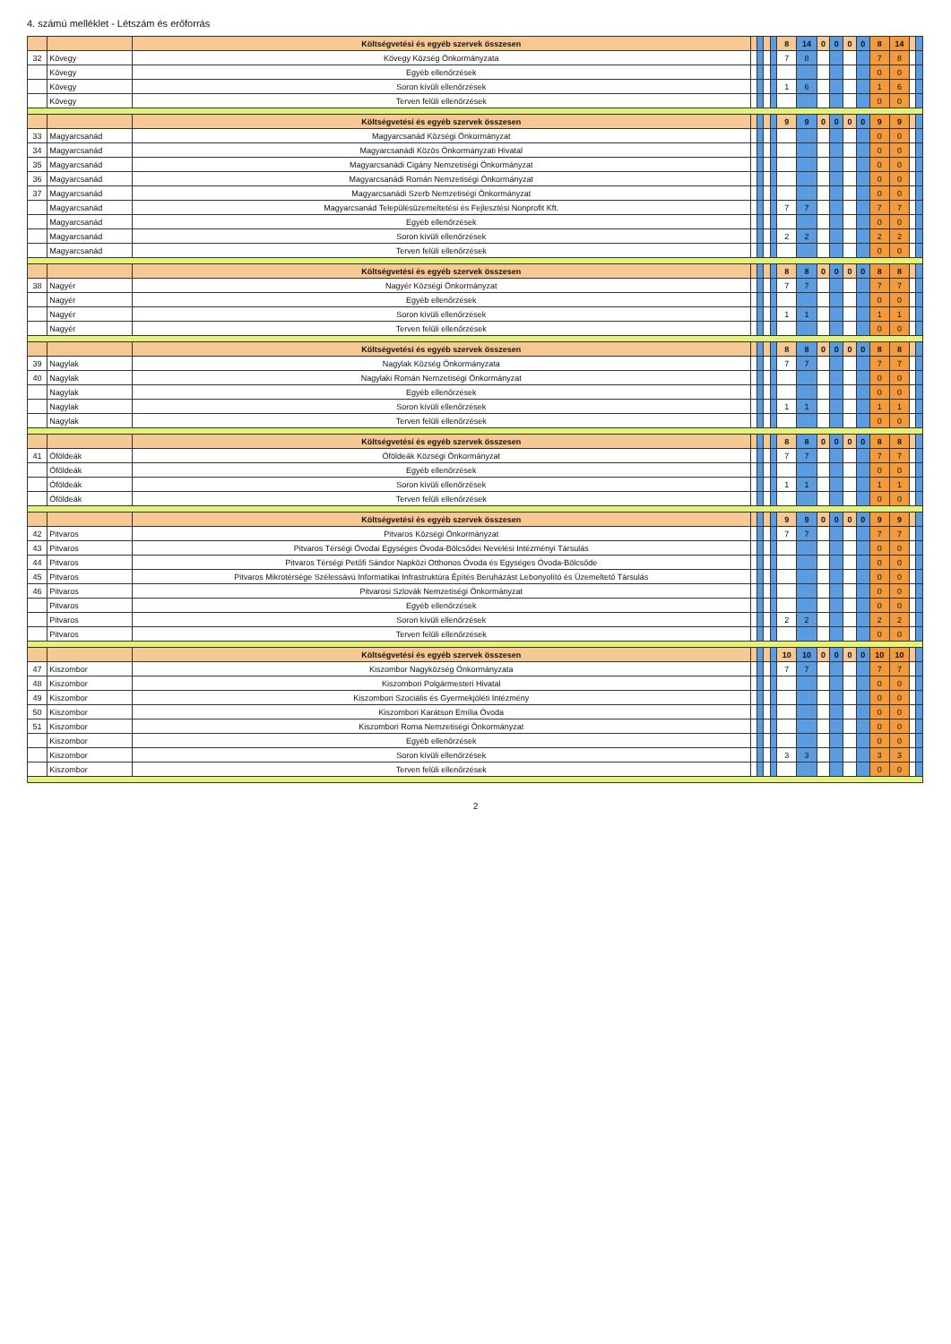4. számú melléklet - Létszám és erőforrás
| | | Költségvetési és egyéb szervek összesen | | | | | 8 | 14 | 0 | 0 | 0 | 0 | 8 | 14 | | |
| 32 | Kövegy | Kövegy Község Önkormányzata | | | | | 7 | 8 | | | | | 7 | 8 | | |
| | Kövegy | Egyéb ellenőrzések | | | | | | | | | | | 0 | 0 | | |
| | Kövegy | Soron kívüli ellenőrzések | | | | | 1 | 6 | | | | | 1 | 6 | | |
| | Kövegy | Terven felüli ellenőrzések | | | | | | | | | | | 0 | 0 | | |
| | | Költségvetési és egyéb szervek összesen | | | | | 9 | 9 | 0 | 0 | 0 | 0 | 9 | 9 | | |
| 33 | Magyarcsanád | Magyarcsanád Községi Önkormányzat | | | | | | | | | | | 0 | 0 | | |
| 34 | Magyarcsanád | Magyarcsanádi Közös Önkormányzati Hivatal | | | | | | | | | | | 0 | 0 | | |
| 35 | Magyarcsanád | Magyarcsanádi Cigány Nemzetiségi Önkormányzat | | | | | | | | | | | 0 | 0 | | |
| 36 | Magyarcsanád | Magyarcsanádi Román Nemzetiségi Önkormányzat | | | | | | | | | | | 0 | 0 | | |
| 37 | Magyarcsanád | Magyarcsanádi Szerb Nemzetiségi Önkormányzat | | | | | | | | | | | 0 | 0 | | |
| | Magyarcsanád | Magyarcsanád Településüzemeltetési és Fejlesztési Nonprofit Kft. | | | | | 7 | 7 | | | | | 7 | 7 | | |
| | Magyarcsanád | Egyéb ellenőrzések | | | | | | | | | | | 0 | 0 | | |
| | Magyarcsanád | Soron kívüli ellenőrzések | | | | | 2 | 2 | | | | | 2 | 2 | | |
| | Magyarcsanád | Terven felüli ellenőrzések | | | | | | | | | | | 0 | 0 | | |
| | | Költségvetési és egyéb szervek összesen | | | | | 8 | 8 | 0 | 0 | 0 | 0 | 8 | 8 | | |
| 38 | Nagyér | Nagyér Községi Önkormányzat | | | | | 7 | 7 | | | | | 7 | 7 | | |
| | Nagyér | Egyéb ellenőrzések | | | | | | | | | | | 0 | 0 | | |
| | Nagyér | Soron kívüli ellenőrzések | | | | | 1 | 1 | | | | | 1 | 1 | | |
| | Nagyér | Terven felüli ellenőrzések | | | | | | | | | | | 0 | 0 | | |
| | | Költségvetési és egyéb szervek összesen | | | | | 8 | 8 | 0 | 0 | 0 | 0 | 8 | 8 | | |
| 39 | Nagylak | Nagylak Község Önkormányzata | | | | | 7 | 7 | | | | | 7 | 7 | | |
| 40 | Nagylak | Nagylaki Román Nemzetiségi Önkormányzat | | | | | | | | | | | 0 | 0 | | |
| | Nagylak | Egyéb ellenőrzések | | | | | | | | | | | 0 | 0 | | |
| | Nagylak | Soron kívüli ellenőrzések | | | | | 1 | 1 | | | | | 1 | 1 | | |
| | Nagylak | Terven felüli ellenőrzések | | | | | | | | | | | 0 | 0 | | |
| | | Költségvetési és egyéb szervek összesen | | | | | 8 | 8 | 0 | 0 | 0 | 0 | 8 | 8 | | |
| 41 | Óföldeák | Óföldeák Községi Önkormányzat | | | | | 7 | 7 | | | | | 7 | 7 | | |
| | Óföldeák | Egyéb ellenőrzések | | | | | | | | | | | 0 | 0 | | |
| | Óföldeák | Soron kívüli ellenőrzések | | | | | 1 | 1 | | | | | 1 | 1 | | |
| | Óföldeák | Terven felüli ellenőrzések | | | | | | | | | | | 0 | 0 | | |
| | | Költségvetési és egyéb szervek összesen | | | | | 9 | 9 | 0 | 0 | 0 | 0 | 9 | 9 | | |
| 42 | Pitvaros | Pitvaros Községi Önkormányzat | | | | | 7 | 7 | | | | | 7 | 7 | | |
| 43 | Pitvaros | Pitvaros Térségi Óvodai Egységes Óvoda-Bölcsődei Nevelési Intézményi Társulás | | | | | | | | | | | 0 | 0 | | |
| 44 | Pitvaros | Pitvaros Térségi Petőfi Sándor Napközi Otthonos Óvoda és Egységes Óvoda-Bölcsőde | | | | | | | | | | | 0 | 0 | | |
| 45 | Pitvaros | Pitvaros Mikrotérsége Szélessávú Informatikai Infrastruktúra Építés Beruházást Lebonyolító és Üzemeltető Társulás | | | | | | | | | | | 0 | 0 | | |
| 46 | Pitvaros | Pitvarosi Szlovák Nemzetiségi Önkormányzat | | | | | | | | | | | 0 | 0 | | |
| | Pitvaros | Egyéb ellenőrzések | | | | | | | | | | | 0 | 0 | | |
| | Pitvaros | Soron kívüli ellenőrzések | | | | | 2 | 2 | | | | | 2 | 2 | | |
| | Pitvaros | Terven felüli ellenőrzések | | | | | | | | | | | 0 | 0 | | |
| | | Költségvetési és egyéb szervek összesen | | | | | 10 | 10 | 0 | 0 | 0 | 0 | 10 | 10 | | |
| 47 | Kiszombor | Kiszombor Nagyközség Önkormányzata | | | | | 7 | 7 | | | | | 7 | 7 | | |
| 48 | Kiszombor | Kiszombori Polgármesteri Hivatal | | | | | | | | | | | 0 | 0 | | |
| 49 | Kiszombor | Kiszombori Szociális és Gyermekjóléti Intézmény | | | | | | | | | | | 0 | 0 | | |
| 50 | Kiszombor | Kiszombori Karátson Emília Óvoda | | | | | | | | | | | 0 | 0 | | |
| 51 | Kiszombor | Kiszombori Roma Nemzetiségi Önkormányzat | | | | | | | | | | | 0 | 0 | | |
| | Kiszombor | Egyéb ellenőrzések | | | | | | | | | | | 0 | 0 | | |
| | Kiszombor | Soron kívüli ellenőrzések | | | | | 3 | 3 | | | | | 3 | 3 | | |
| | Kiszombor | Terven felüli ellenőrzések | | | | | | | | | | | 0 | 0 | | |
2